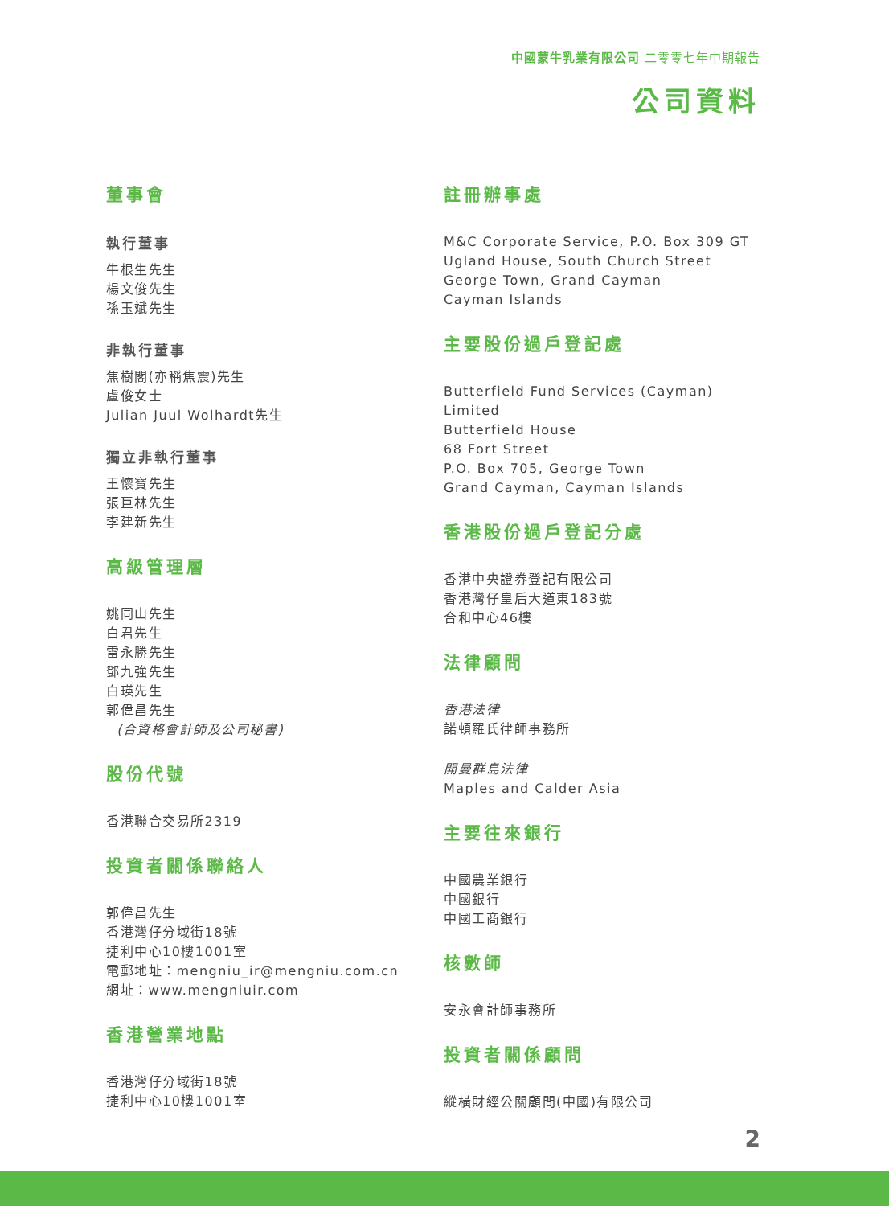中國蒙牛乳業有限公司 二零零七年中期報告
公司資料
董事會
執行董事
牛根生先生
楊文俊先生
孫玉斌先生
非執行董事
焦樹閣(亦稱焦震)先生
盧俊女士
Julian Juul Wolhardt先生
獨立非執行董事
王懷寶先生
張巨林先生
李建新先生
高級管理層
姚同山先生
白君先生
雷永勝先生
鄧九強先生
白瑛先生
郭偉昌先生
(合資格會計師及公司秘書)
股份代號
香港聯合交易所2319
投資者關係聯絡人
郭偉昌先生
香港灣仔分域街18號
捷利中心10樓1001室
電郵地址：mengniu_ir@mengniu.com.cn
網址：www.mengniuir.com
香港營業地點
香港灣仔分域街18號
捷利中心10樓1001室
註冊辦事處
M&C Corporate Service, P.O. Box 309 GT
Ugland House, South Church Street
George Town, Grand Cayman
Cayman Islands
主要股份過戶登記處
Butterfield Fund Services (Cayman) Limited
Butterfield House
68 Fort Street
P.O. Box 705, George Town
Grand Cayman, Cayman Islands
香港股份過戶登記分處
香港中央證券登記有限公司
香港灣仔皇后大道東183號
合和中心46樓
法律顧問
香港法律
諾頓羅氏律師事務所
開曼群島法律
Maples and Calder Asia
主要往來銀行
中國農業銀行
中國銀行
中國工商銀行
核數師
安永會計師事務所
投資者關係顧問
縱橫財經公關顧問(中國)有限公司
2